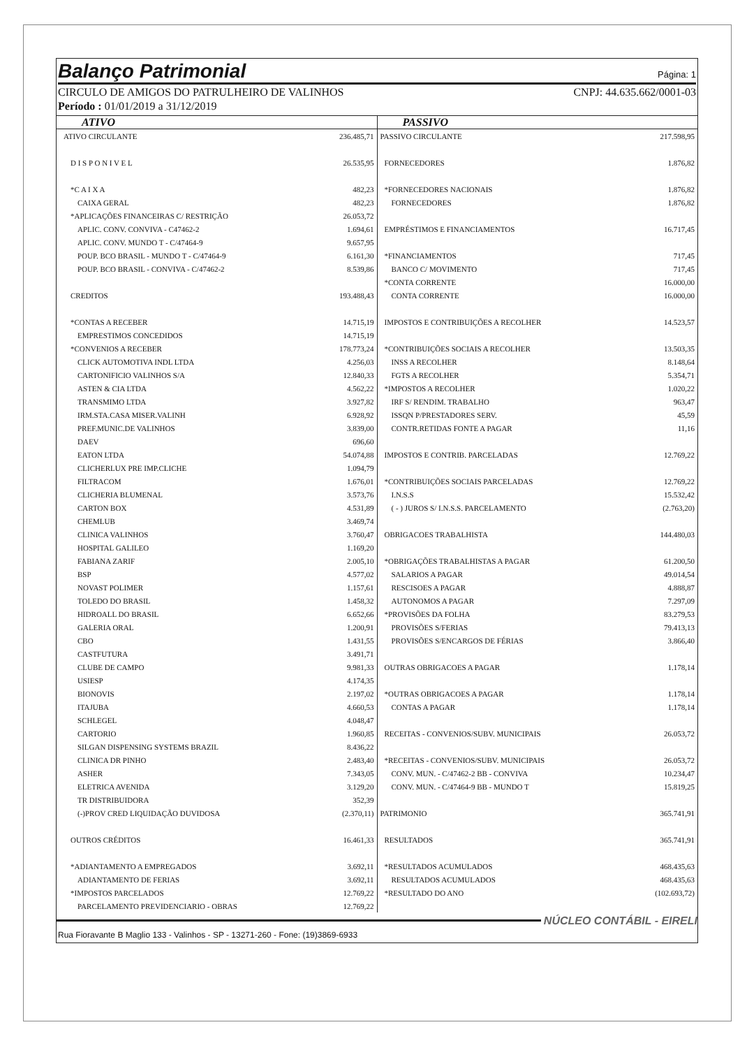Balanço Patrimonial Página: 1
CIRCULO DE AMIGOS DO PATRULHEIRO DE VALINHOS CNPJ: 44.635.662/0001-03
Período : 01/01/2019 a 31/12/2019
ATIVO
| ATIVO CIRCULANTE | 236.485,71 |
| D I S P O N I V E L | 26.535,95 |
| *C A I X A | 482,23 |
| CAIXA GERAL | 482,23 |
| *APLICAÇÕES FINANCEIRAS C/ RESTRIÇÃO | 26.053,72 |
| APLIC. CONV. CONVIVA - C47462-2 | 1.694,61 |
| APLIC. CONV. MUNDO T - C/47464-9 | 9.657,95 |
| POUP. BCO BRASIL - MUNDO T - C/47464-9 | 6.161,30 |
| POUP. BCO BRASIL - CONVIVA - C/47462-2 | 8.539,86 |
| CREDITOS | 193.488,43 |
| *CONTAS A RECEBER | 14.715,19 |
| EMPRESTIMOS CONCEDIDOS | 14.715,19 |
| *CONVENIOS A RECEBER | 178.773,24 |
| CLICK AUTOMOTIVA INDL LTDA | 4.256,03 |
| CARTONIFICIO VALINHOS S/A | 12.840,33 |
| ASTEN & CIA LTDA | 4.562,22 |
| TRANSMIMO LTDA | 3.927,82 |
| IRM.STA.CASA MISER.VALINH | 6.928,92 |
| PREF.MUNIC.DE VALINHOS | 3.839,00 |
| DAEV | 696,60 |
| EATON LTDA | 54.074,88 |
| CLICHERLUX PRE IMP.CLICHE | 1.094,79 |
| FILTRACOM | 1.676,01 |
| CLICHERIA BLUMENAL | 3.573,76 |
| CARTON BOX | 4.531,89 |
| CHEMLUB | 3.469,74 |
| CLINICA VALINHOS | 3.760,47 |
| HOSPITAL GALILEO | 1.169,20 |
| FABIANA ZARIF | 2.005,10 |
| BSP | 4.577,02 |
| NOVAST POLIMER | 1.157,61 |
| TOLEDO DO BRASIL | 1.458,32 |
| HIDROALL DO BRASIL | 6.652,66 |
| GALERIA ORAL | 1.200,91 |
| CBO | 1.431,55 |
| CASTFUTURA | 3.491,71 |
| CLUBE DE CAMPO | 9.981,33 |
| USIESP | 4.174,35 |
| BIONOVIS | 2.197,02 |
| ITAJUBA | 4.660,53 |
| SCHLEGEL | 4.048,47 |
| CARTORIO | 1.960,85 |
| SILGAN DISPENSING SYSTEMS BRAZIL | 8.436,22 |
| CLINICA DR PINHO | 2.483,40 |
| ASHER | 7.343,05 |
| ELETRICA AVENIDA | 3.129,20 |
| TR DISTRIBUIDORA | 352,39 |
| (-)PROV CRED LIQUIDAÇÃO DUVIDOSA | (2.370,11) |
| OUTROS CRÉDITOS | 16.461,33 |
| *ADIANTAMENTO A EMPREGADOS | 3.692,11 |
| ADIANTAMENTO DE FERIAS | 3.692,11 |
| *IMPOSTOS PARCELADOS | 12.769,22 |
| PARCELAMENTO PREVIDENCIARIO - OBRAS | 12.769,22 |
PASSIVO
| PASSIVO CIRCULANTE | 217.598,95 |
| FORNECEDORES | 1.876,82 |
| *FORNECEDORES NACIONAIS | 1.876,82 |
| FORNECEDORES | 1.876,82 |
| EMPRÉSTIMOS E FINANCIAMENTOS | 16.717,45 |
| *FINANCIAMENTOS | 717,45 |
| BANCO C/ MOVIMENTO | 717,45 |
| *CONTA CORRENTE | 16.000,00 |
| CONTA CORRENTE | 16.000,00 |
| IMPOSTOS E CONTRIBUIÇÕES A RECOLHER | 14.523,57 |
| *CONTRIBUIÇÕES SOCIAIS A RECOLHER | 13.503,35 |
| INSS A RECOLHER | 8.148,64 |
| FGTS A RECOLHER | 5.354,71 |
| *IMPOSTOS A RECOLHER | 1.020,22 |
| IRF S/ RENDIM. TRABALHO | 963,47 |
| ISSQN P/PRESTADORES SERV. | 45,59 |
| CONTR.RETIDAS FONTE A PAGAR | 11,16 |
| IMPOSTOS E CONTRIB. PARCELADAS | 12.769,22 |
| *CONTRIBUIÇÕES SOCIAIS PARCELADAS | 12.769,22 |
| I.N.S.S | 15.532,42 |
| ( - ) JUROS S/ I.N.S.S. PARCELAMENTO | (2.763,20) |
| OBRIGACOES TRABALHISTA | 144.480,03 |
| *OBRIGAÇÕES TRABALHISTAS A PAGAR | 61.200,50 |
| SALARIOS A PAGAR | 49.014,54 |
| RESCISOES A PAGAR | 4.888,87 |
| AUTONOMOS A PAGAR | 7.297,09 |
| *PROVISÕES DA FOLHA | 83.279,53 |
| PROVISÕES S/FERIAS | 79.413,13 |
| PROVISÕES S/ENCARGOS DE FÉRIAS | 3.866,40 |
| OUTRAS OBRIGACOES A PAGAR | 1.178,14 |
| *OUTRAS OBRIGACOES A PAGAR | 1.178,14 |
| CONTAS A PAGAR | 1.178,14 |
| RECEITAS - CONVENIOS/SUBV. MUNICIPAIS | 26.053,72 |
| *RECEITAS - CONVENIOS/SUBV. MUNICIPAIS | 26.053,72 |
| CONV. MUN. - C/47462-2 BB - CONVIVA | 10.234,47 |
| CONV. MUN. - C/47464-9 BB - MUNDO T | 15.819,25 |
| PATRIMONIO | 365.741,91 |
| RESULTADOS | 365.741,91 |
| *RESULTADOS ACUMULADOS | 468.435,63 |
| RESULTADOS ACUMULADOS | 468.435,63 |
| *RESULTADO DO ANO | (102.693,72) |
NÚCLEO CONTÁBIL - EIRELI
Rua Fioravante B Maglio 133 - Valinhos - SP - 13271-260 - Fone: (19)3869-6933